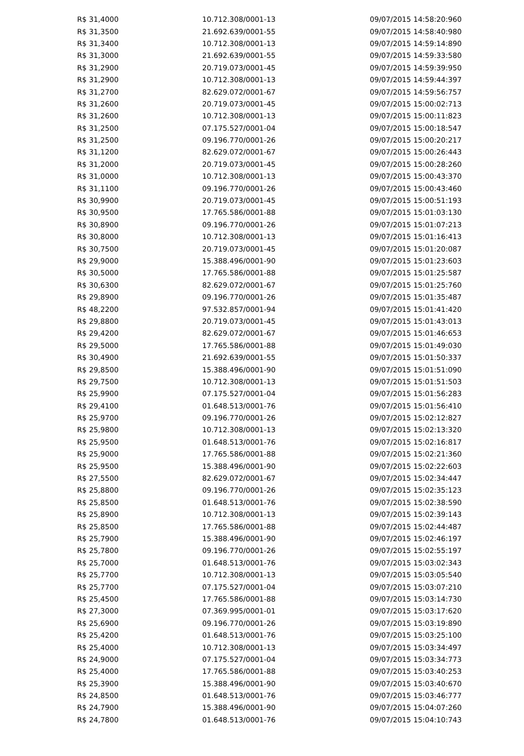| R$ 31,4000 | 10.712.308/0001-13 | 09/07/2015 14:58:20:960 |
| R$ 31,3500 | 21.692.639/0001-55 | 09/07/2015 14:58:40:980 |
| R$ 31,3400 | 10.712.308/0001-13 | 09/07/2015 14:59:14:890 |
| R$ 31,3000 | 21.692.639/0001-55 | 09/07/2015 14:59:33:580 |
| R$ 31,2900 | 20.719.073/0001-45 | 09/07/2015 14:59:39:950 |
| R$ 31,2900 | 10.712.308/0001-13 | 09/07/2015 14:59:44:397 |
| R$ 31,2700 | 82.629.072/0001-67 | 09/07/2015 14:59:56:757 |
| R$ 31,2600 | 20.719.073/0001-45 | 09/07/2015 15:00:02:713 |
| R$ 31,2600 | 10.712.308/0001-13 | 09/07/2015 15:00:11:823 |
| R$ 31,2500 | 07.175.527/0001-04 | 09/07/2015 15:00:18:547 |
| R$ 31,2500 | 09.196.770/0001-26 | 09/07/2015 15:00:20:217 |
| R$ 31,1200 | 82.629.072/0001-67 | 09/07/2015 15:00:26:443 |
| R$ 31,2000 | 20.719.073/0001-45 | 09/07/2015 15:00:28:260 |
| R$ 31,0000 | 10.712.308/0001-13 | 09/07/2015 15:00:43:370 |
| R$ 31,1100 | 09.196.770/0001-26 | 09/07/2015 15:00:43:460 |
| R$ 30,9900 | 20.719.073/0001-45 | 09/07/2015 15:00:51:193 |
| R$ 30,9500 | 17.765.586/0001-88 | 09/07/2015 15:01:03:130 |
| R$ 30,8900 | 09.196.770/0001-26 | 09/07/2015 15:01:07:213 |
| R$ 30,8000 | 10.712.308/0001-13 | 09/07/2015 15:01:16:413 |
| R$ 30,7500 | 20.719.073/0001-45 | 09/07/2015 15:01:20:087 |
| R$ 29,9000 | 15.388.496/0001-90 | 09/07/2015 15:01:23:603 |
| R$ 30,5000 | 17.765.586/0001-88 | 09/07/2015 15:01:25:587 |
| R$ 30,6300 | 82.629.072/0001-67 | 09/07/2015 15:01:25:760 |
| R$ 29,8900 | 09.196.770/0001-26 | 09/07/2015 15:01:35:487 |
| R$ 48,2200 | 97.532.857/0001-94 | 09/07/2015 15:01:41:420 |
| R$ 29,8800 | 20.719.073/0001-45 | 09/07/2015 15:01:43:013 |
| R$ 29,4200 | 82.629.072/0001-67 | 09/07/2015 15:01:46:653 |
| R$ 29,5000 | 17.765.586/0001-88 | 09/07/2015 15:01:49:030 |
| R$ 30,4900 | 21.692.639/0001-55 | 09/07/2015 15:01:50:337 |
| R$ 29,8500 | 15.388.496/0001-90 | 09/07/2015 15:01:51:090 |
| R$ 29,7500 | 10.712.308/0001-13 | 09/07/2015 15:01:51:503 |
| R$ 25,9900 | 07.175.527/0001-04 | 09/07/2015 15:01:56:283 |
| R$ 29,4100 | 01.648.513/0001-76 | 09/07/2015 15:01:56:410 |
| R$ 25,9700 | 09.196.770/0001-26 | 09/07/2015 15:02:12:827 |
| R$ 25,9800 | 10.712.308/0001-13 | 09/07/2015 15:02:13:320 |
| R$ 25,9500 | 01.648.513/0001-76 | 09/07/2015 15:02:16:817 |
| R$ 25,9000 | 17.765.586/0001-88 | 09/07/2015 15:02:21:360 |
| R$ 25,9500 | 15.388.496/0001-90 | 09/07/2015 15:02:22:603 |
| R$ 27,5500 | 82.629.072/0001-67 | 09/07/2015 15:02:34:447 |
| R$ 25,8800 | 09.196.770/0001-26 | 09/07/2015 15:02:35:123 |
| R$ 25,8500 | 01.648.513/0001-76 | 09/07/2015 15:02:38:590 |
| R$ 25,8900 | 10.712.308/0001-13 | 09/07/2015 15:02:39:143 |
| R$ 25,8500 | 17.765.586/0001-88 | 09/07/2015 15:02:44:487 |
| R$ 25,7900 | 15.388.496/0001-90 | 09/07/2015 15:02:46:197 |
| R$ 25,7800 | 09.196.770/0001-26 | 09/07/2015 15:02:55:197 |
| R$ 25,7000 | 01.648.513/0001-76 | 09/07/2015 15:03:02:343 |
| R$ 25,7700 | 10.712.308/0001-13 | 09/07/2015 15:03:05:540 |
| R$ 25,7700 | 07.175.527/0001-04 | 09/07/2015 15:03:07:210 |
| R$ 25,4500 | 17.765.586/0001-88 | 09/07/2015 15:03:14:730 |
| R$ 27,3000 | 07.369.995/0001-01 | 09/07/2015 15:03:17:620 |
| R$ 25,6900 | 09.196.770/0001-26 | 09/07/2015 15:03:19:890 |
| R$ 25,4200 | 01.648.513/0001-76 | 09/07/2015 15:03:25:100 |
| R$ 25,4000 | 10.712.308/0001-13 | 09/07/2015 15:03:34:497 |
| R$ 24,9000 | 07.175.527/0001-04 | 09/07/2015 15:03:34:773 |
| R$ 25,4000 | 17.765.586/0001-88 | 09/07/2015 15:03:40:253 |
| R$ 25,3900 | 15.388.496/0001-90 | 09/07/2015 15:03:40:670 |
| R$ 24,8500 | 01.648.513/0001-76 | 09/07/2015 15:03:46:777 |
| R$ 24,7900 | 15.388.496/0001-90 | 09/07/2015 15:04:07:260 |
| R$ 24,7800 | 01.648.513/0001-76 | 09/07/2015 15:04:10:743 |